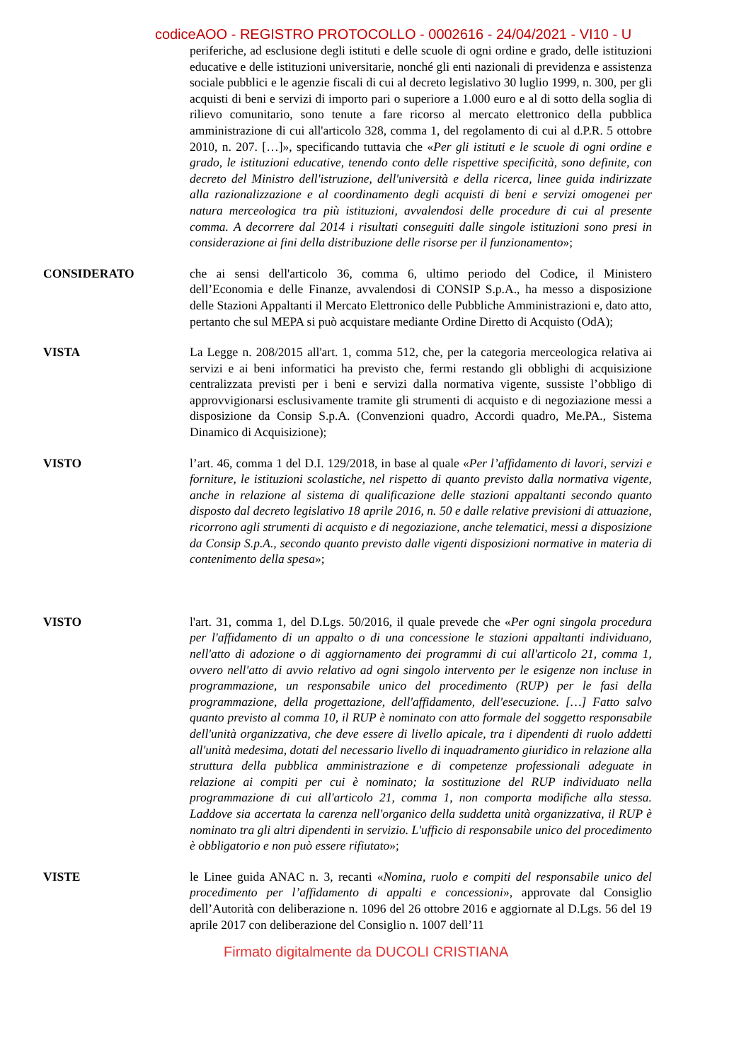codiceAOO - REGISTRO PROTOCOLLO - 0002616 - 24/04/2021 - VI10 - U
periferiche, ad esclusione degli istituti e delle scuole di ogni ordine e grado, delle istituzioni educative e delle istituzioni universitarie, nonché gli enti nazionali di previdenza e assistenza sociale pubblici e le agenzie fiscali di cui al decreto legislativo 30 luglio 1999, n. 300, per gli acquisti di beni e servizi di importo pari o superiore a 1.000 euro e al di sotto della soglia di rilievo comunitario, sono tenute a fare ricorso al mercato elettronico della pubblica amministrazione di cui all'articolo 328, comma 1, del regolamento di cui al d.P.R. 5 ottobre 2010, n. 207. […]», specificando tuttavia che «Per gli istituti e le scuole di ogni ordine e grado, le istituzioni educative, tenendo conto delle rispettive specificità, sono definite, con decreto del Ministro dell'istruzione, dell'università e della ricerca, linee guida indirizzate alla razionalizzazione e al coordinamento degli acquisti di beni e servizi omogenei per natura merceologica tra più istituzioni, avvalendosi delle procedure di cui al presente comma. A decorrere dal 2014 i risultati conseguiti dalle singole istituzioni sono presi in considerazione ai fini della distribuzione delle risorse per il funzionamento»;
CONSIDERATO che ai sensi dell'articolo 36, comma 6, ultimo periodo del Codice, il Ministero dell’Economia e delle Finanze, avvalendosi di CONSIP S.p.A., ha messo a disposizione delle Stazioni Appaltanti il Mercato Elettronico delle Pubbliche Amministrazioni e, dato atto, pertanto che sul MEPA si può acquistare mediante Ordine Diretto di Acquisto (OdA);
VISTA La Legge n. 208/2015 all'art. 1, comma 512, che, per la categoria merceologica relativa ai servizi e ai beni informatici ha previsto che, fermi restando gli obblighi di acquisizione centralizzata previsti per i beni e servizi dalla normativa vigente, sussiste l’obbligo di approvvigionarsi esclusivamente tramite gli strumenti di acquisto e di negoziazione messi a disposizione da Consip S.p.A. (Convenzioni quadro, Accordi quadro, Me.PA., Sistema Dinamico di Acquisizione);
VISTO l’art. 46, comma 1 del D.I. 129/2018, in base al quale «Per l’affidamento di lavori, servizi e forniture, le istituzioni scolastiche, nel rispetto di quanto previsto dalla normativa vigente, anche in relazione al sistema di qualificazione delle stazioni appaltanti secondo quanto disposto dal decreto legislativo 18 aprile 2016, n. 50 e dalle relative previsioni di attuazione, ricorrono agli strumenti di acquisto e di negoziazione, anche telematici, messi a disposizione da Consip S.p.A., secondo quanto previsto dalle vigenti disposizioni normative in materia di contenimento della spesa»;
VISTO l'art. 31, comma 1, del D.Lgs. 50/2016, il quale prevede che «Per ogni singola procedura per l'affidamento di un appalto o di una concessione le stazioni appaltanti individuano, nell'atto di adozione o di aggiornamento dei programmi di cui all'articolo 21, comma 1, ovvero nell'atto di avvio relativo ad ogni singolo intervento per le esigenze non incluse in programmazione, un responsabile unico del procedimento (RUP) per le fasi della programmazione, della progettazione, dell'affidamento, dell'esecuzione. […] Fatto salvo quanto previsto al comma 10, il RUP è nominato con atto formale del soggetto responsabile dell'unità organizzativa, che deve essere di livello apicale, tra i dipendenti di ruolo addetti all'unità medesima, dotati del necessario livello di inquadramento giuridico in relazione alla struttura della pubblica amministrazione e di competenze professionali adeguate in relazione ai compiti per cui è nominato; la sostituzione del RUP individuato nella programmazione di cui all'articolo 21, comma 1, non comporta modifiche alla stessa. Laddove sia accertata la carenza nell'organico della suddetta unità organizzativa, il RUP è nominato tra gli altri dipendenti in servizio. L'ufficio di responsabile unico del procedimento è obbligatorio e non può essere rifiutato»;
VISTE le Linee guida ANAC n. 3, recanti «Nomina, ruolo e compiti del responsabile unico del procedimento per l’affidamento di appalti e concessioni», approvate dal Consiglio dell’Autorità con deliberazione n. 1096 del 26 ottobre 2016 e aggiornate al D.Lgs. 56 del 19 aprile 2017 con deliberazione del Consiglio n. 1007 dell’11
Firmato digitalmente da DUCOLI CRISTIANA